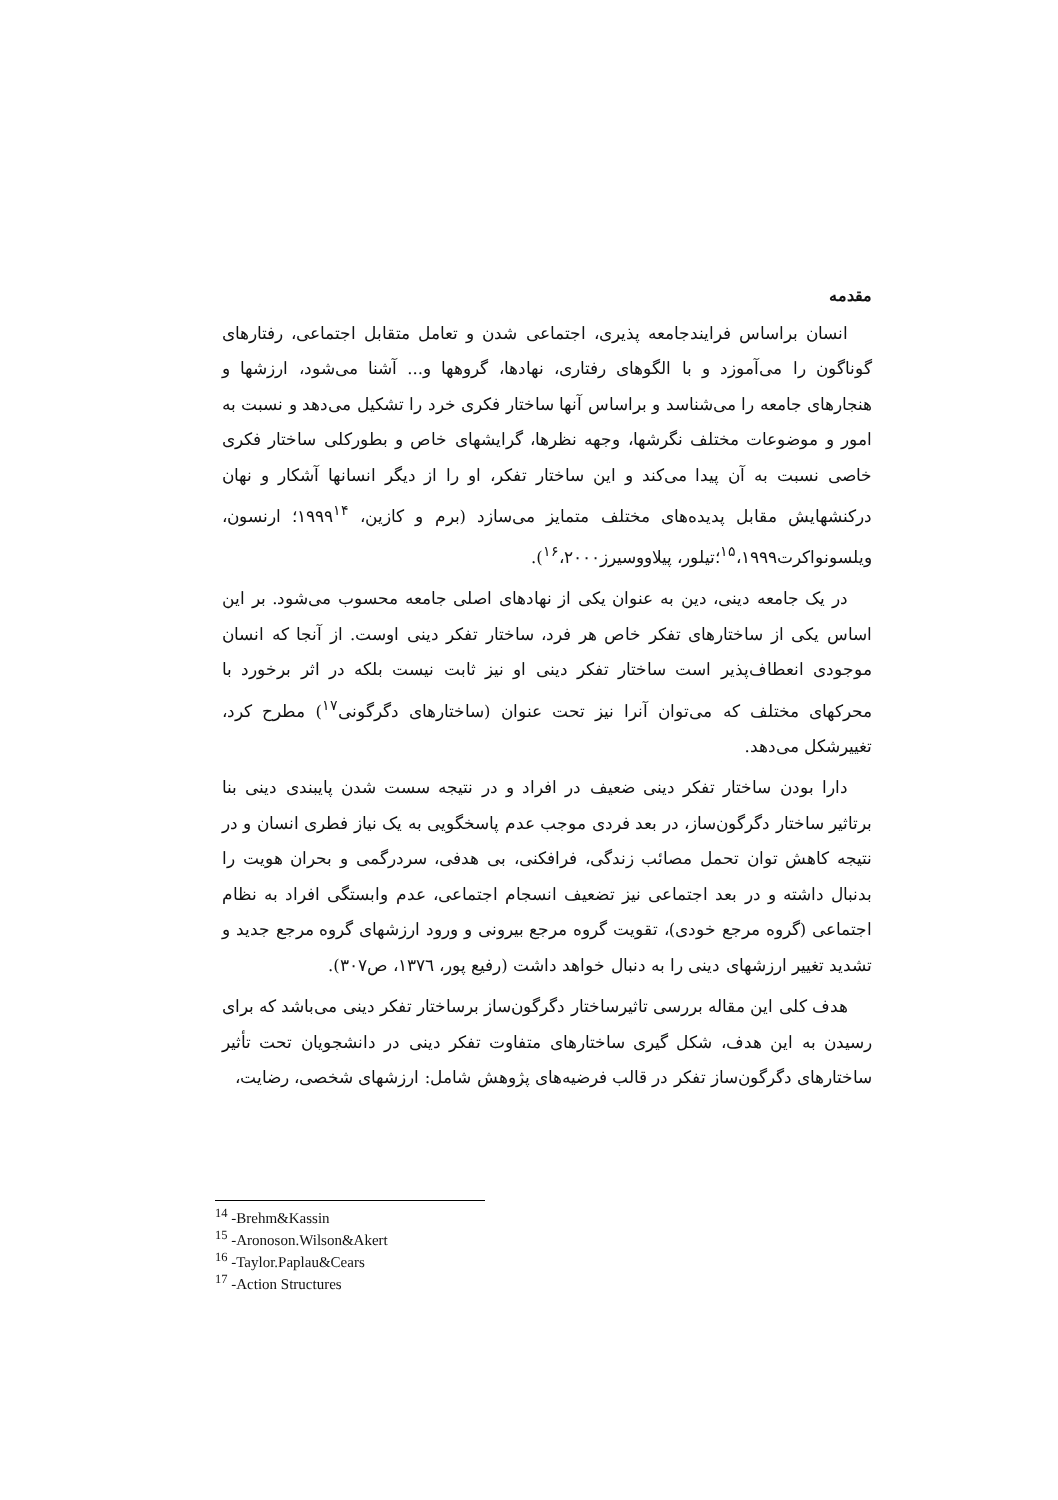مقدمه
انسان براساس فرایندجامعه پذیری، اجتماعی شدن و تعامل متقابل اجتماعی، رفتارهای گوناگون را می‌آموزد و با الگوهای رفتاری، نهادها، گروهها و... آشنا می‌شود، ارزشها و هنجارهای جامعه را می‌شناسد و براساس آنها ساختار فکری خرد را تشکیل می‌دهد و نسبت به امور و موضوعات مختلف نگرشها، وجهه نظرها، گرایشهای خاص و بطورکلی ساختار فکری خاصی نسبت به آن پیدا می‌کند و این ساختار تفکر، او را از دیگر انسانها آشکار و نهان درکنشهایش مقابل پدیده‌های مختلف متمایز می‌سازد (برم و کازین، ۱۹۹۹<sup>۱۴</sup>؛ ارنسون، ویلسونواکرت<sup>۱۵</sup>،۱۹۹۹؛تیلور، پیلاووسیرز<sup>۱۶</sup>،۲۰۰۰).
در یک جامعه دینی، دین به عنوان یکی از نهادهای اصلی جامعه محسوب می‌شود. بر این اساس یکی از ساختارهای تفکر خاص هر فرد، ساختار تفکر دینی اوست. از آنجا که انسان موجودی انعطاف‌پذیر است ساختار تفکر دینی او نیز ثابت نیست بلکه در اثر برخورد با محرکهای مختلف که می‌توان آنرا نیز تحت عنوان (ساختارهای دگرگونی<sup>۱۷</sup>) مطرح کرد، تغییرشکل می‌دهد.
دارا بودن ساختار تفکر دینی ضعیف در افراد و در نتیجه سست شدن پایبندی دینی بنا برتاثیر ساختار دگرگون‌ساز، در بعد فردی موجب عدم پاسخگویی به یک نیاز فطری انسان و در نتیجه کاهش توان تحمل مصائب زندگی، فرافکنی، بی هدفی، سردرگمی و بحران هویت را بدنبال داشته و در بعد اجتماعی نیز تضعیف انسجام اجتماعی، عدم وابستگی افراد به نظام اجتماعی (گروه مرجع خودی)، تقویت گروه مرجع بیرونی و ورود ارزشهای گروه مرجع جدید و تشدید تغییر ارزشهای دینی را به دنبال خواهد داشت (رفیع پور، ۱۳۷٦، ص۳۰۷).
هدف کلی این مقاله بررسی تاثیرساختار دگرگون‌ساز برساختار تفکر دینی می‌باشد که برای رسیدن به این هدف، شکل گیری ساختارهای متفاوت تفکر دینی در دانشجویان تحت تأثیر ساختارهای دگرگون‌ساز تفکر در قالب فرضیه‌های پژوهش شامل: ارزشهای شخصی، رضایت،
<sup>14</sup> -Brehm&Kassin
<sup>15</sup> -Aronoson.Wilson&Akert
<sup>16</sup> -Taylor.Paplau&Cears
<sup>17</sup> -Action Structures